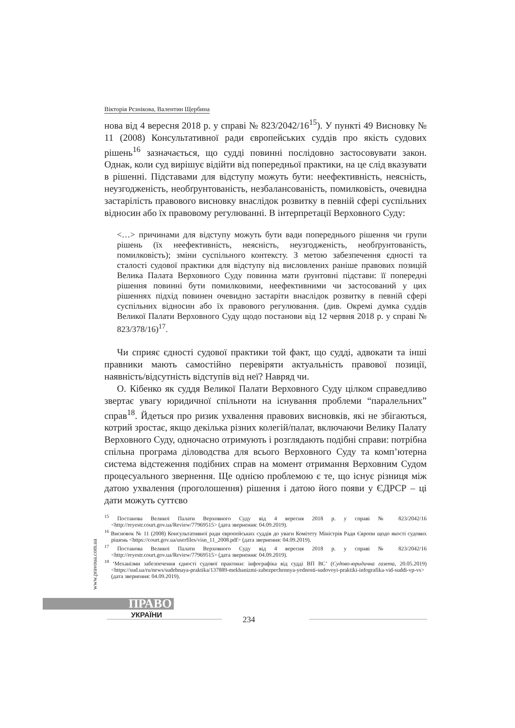Вікторія Рєзнікова, Валентин Щербина
нова від 4 вересня 2018 р. у справі № 823/2042/16<sup>15</sup>). У пункті 49 Висновку № 11 (2008) Консультативної ради європейських суддів про якість судових рішень<sup>16</sup> зазначається, що судді повинні послідовно застосовувати закон. Однак, коли суд вирішує відійти від попередньої практики, на це слід вказувати в рішенні. Підставами для відступу можуть бути: неефективність, неясність, неузгодженість, необґрунтованість, незбалансованість, помилковість, очевидна застарілість правового висновку внаслідок розвитку в певній сфері суспільних відносин або їх правовому регулюванні. В інтерпретації Верховного Суду:
<…> причинами для відступу можуть бути вади попереднього рішення чи групи рішень (їх неефективність, неясність, неузгодженість, необґрунтованість, помилковість); зміни суспільного контексту. З метою забезпечення єдності та сталості судової практики для відступу від висловлених раніше правових позицій Велика Палата Верховного Суду повинна мати ґрунтовні підстави: її попередні рішення повинні бути помилковими, неефективними чи застосований у цих рішеннях підхід повинен очевидно застаріти внаслідок розвитку в певній сфері суспільних відносин або їх правового регулювання. (див. Окремі думка суддів Великої Палати Верховного Суду щодо постанови від 12 червня 2018 р. у справі № 823/378/16)<sup>17</sup>.
Чи сприяє єдності судової практики той факт, що судді, адвокати та інші правники мають самостійно перевіряти актуальність правової позиції, наявність/відсутність відступів від неї? Навряд чи.
О. Кібенко як суддя Великої Палати Верховного Суду цілком справедливо звертає увагу юридичної спільноти на існування проблеми “паралельних” справ<sup>18</sup>. Йдеться про ризик ухвалення правових висновків, які не збігаються, котрий зростає, якщо декілька різних колегій/палат, включаючи Велику Палату Верховного Суду, одночасно отримують і розглядають подібні справи: потрібна спільна програма діловодства для всього Верховного Суду та комп’ютерна система відстеження подібних справ на момент отримання Верховним Судом процесуального звернення. Ще однією проблемою є те, що існує різниця між датою ухвалення (проголошення) рішення і датою його появи у ЄДРСР – ці дати можуть суттєво
<sup>15</sup> Постанова Великої Палати Верховного Суду від 4 вересня 2018 р. у справі № 823/2042/16 <http://reyestr.court.gov.ua/Review/77969515> (дата звернення: 04.09.2019).
<sup>16</sup> Висновок № 11 (2008) Консультативної ради європейських суддів до уваги Комітету Міністрів Ради Європи щодо якості судових рішень <https://court.gov.ua/userfiles/visn_11_2008.pdf> (дата звернення: 04.09.2019).
<sup>17</sup> Постанова Великої Палати Верховного Суду від 4 вересня 2018 р. у справі № 823/2042/16 <http://reyestr.court.gov.ua/Review/77969515> (дата звернення: 04.09.2019).
<sup>18</sup> ‘Механізми забезпечення єдності судової практики: інфографіка від судді ВП ВС’ (Судово-юридична газета, 20.05.2019) <https://sud.ua/ru/news/sudebnaya-praktika/137889-mekhanizmi-zabezpechennya-yednosti-sudovoyi-praktiki-infografika-vid-suddi-vp-vs> (дата звернення: 04.09.2019).
www.pravoua.com.ua
ПРАВО
УКРАЇНИ
234